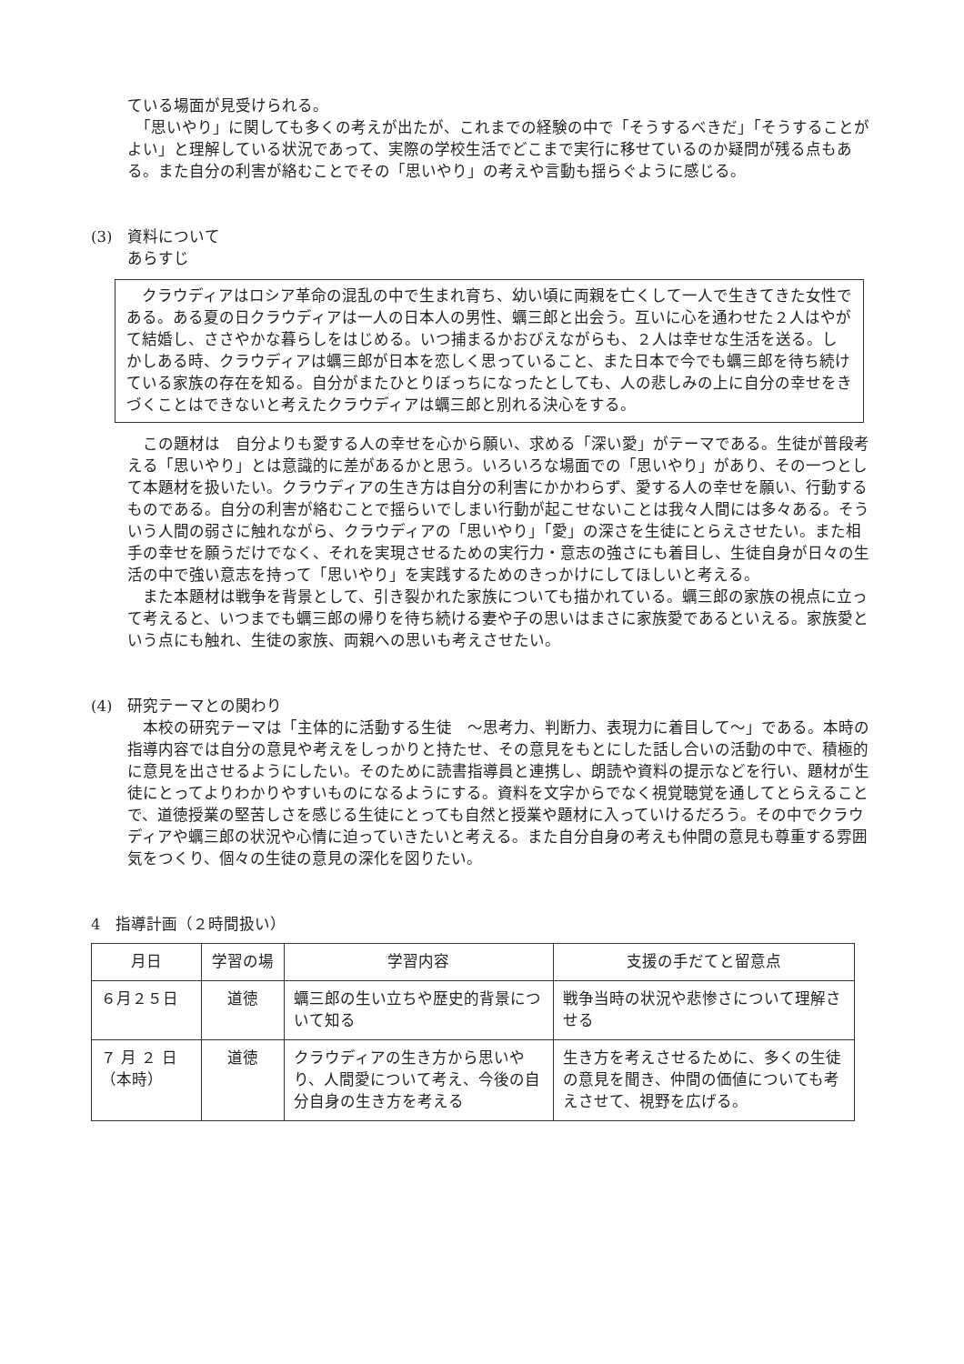ている場面が見受けられる。
　「思いやり」に関しても多くの考えが出たが、これまでの経験の中で「そうするべきだ」「そうすることがよい」と理解している状況であって、実際の学校生活でどこまで実行に移せているのか疑問が残る点もある。また自分の利害が絡むことでその「思いやり」の考えや言動も揺らぐように感じる。
(3)　資料について
あらすじ
　クラウディアはロシア革命の混乱の中で生まれ育ち、幼い頃に両親を亡くして一人で生きてきた女性である。ある夏の日クラウディアは一人の日本人の男性、蠣三郎と出会う。互いに心を通わせた２人はやがて結婚し、ささやかな暮らしをはじめる。いつ捕まるかおびえながらも、２人は幸せな生活を送る。しかしある時、クラウディアは蠣三郎が日本を恋しく思っていること、また日本で今でも蠣三郎を待ち続けている家族の存在を知る。自分がまたひとりぼっちになったとしても、人の悲しみの上に自分の幸せをきづくことはできないと考えたクラウディアは蠣三郎と別れる決心をする。
　この題材は　自分よりも愛する人の幸せを心から願い、求める「深い愛」がテーマである。生徒が普段考える「思いやり」とは意識的に差があるかと思う。いろいろな場面での「思いやり」があり、その一つとして本題材を扱いたい。クラウディアの生き方は自分の利害にかかわらず、愛する人の幸せを願い、行動するものである。自分の利害が絡むことで揺らいでしまい行動が起こせないことは我々人間には多々ある。そういう人間の弱さに触れながら、クラウディアの「思いやり」「愛」の深さを生徒にとらえさせたい。また相手の幸せを願うだけでなく、それを実現させるための実行力・意志の強さにも着目し、生徒自身が日々の生活の中で強い意志を持って「思いやり」を実践するためのきっかけにしてほしいと考える。
　また本題材は戦争を背景として、引き裂かれた家族についても描かれている。蠣三郎の家族の視点に立って考えると、いつまでも蠣三郎の帰りを待ち続ける妻や子の思いはまさに家族愛であるといえる。家族愛という点にも触れ、生徒の家族、両親への思いも考えさせたい。
(4)　研究テーマとの関わり
　本校の研究テーマは「主体的に活動する生徒　～思考力、判断力、表現力に着目して～」である。本時の指導内容では自分の意見や考えをしっかりと持たせ、その意見をもとにした話し合いの活動の中で、積極的に意見を出させるようにしたい。そのために読書指導員と連携し、朗読や資料の提示などを行い、題材が生徒にとってよりわかりやすいものになるようにする。資料を文字からでなく視覚聴覚を通してとらえることで、道徳授業の堅苦しさを感じる生徒にとっても自然と授業や題材に入っていけるだろう。その中でクラウディアや蠣三郎の状況や心情に迫っていきたいと考える。また自分自身の考えも仲間の意見も尊重する雰囲気をつくり、個々の生徒の意見の深化を図りたい。
4　指導計画（２時間扱い）
| 月日 | 学習の場 | 学習内容 | 支援の手だてと留意点 |
| --- | --- | --- | --- |
| ６月２５日 | 道徳 | 蠣三郎の生い立ちや歴史的背景について知る | 戦争当時の状況や悲惨さについて理解させる |
| ７ 月 ２ 日 （本時） | 道徳 | クラウディアの生き方から思いやり、人間愛について考え、今後の自分自身の生き方を考える | 生き方を考えさせるために、多くの生徒の意見を聞き、仲間の価値についても考えさせて、視野を広げる。 |